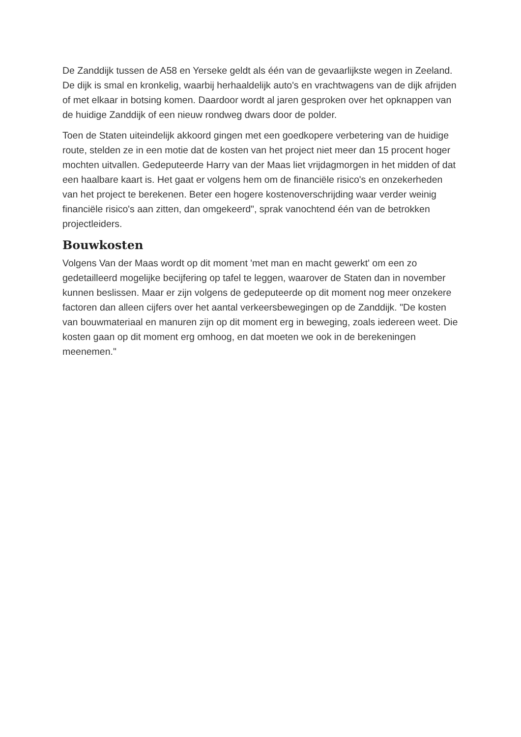De Zanddijk tussen de A58 en Yerseke geldt als één van de gevaarlijkste wegen in Zeeland. De dijk is smal en kronkelig, waarbij herhaaldelijk auto's en vrachtwagens van de dijk afrijden of met elkaar in botsing komen. Daardoor wordt al jaren gesproken over het opknappen van de huidige Zanddijk of een nieuw rondweg dwars door de polder.
Toen de Staten uiteindelijk akkoord gingen met een goedkopere verbetering van de huidige route, stelden ze in een motie dat de kosten van het project niet meer dan 15 procent hoger mochten uitvallen. Gedeputeerde Harry van der Maas liet vrijdagmorgen in het midden of dat een haalbare kaart is. Het gaat er volgens hem om de financiële risico's en onzekerheden van het project te berekenen. Beter een hogere kostenoverschrijding waar verder weinig financiële risico's aan zitten, dan omgekeerd", sprak vanochtend één van de betrokken projectleiders.
Bouwkosten
Volgens Van der Maas wordt op dit moment 'met man en macht gewerkt' om een zo gedetailleerd mogelijke becijfering op tafel te leggen, waarover de Staten dan in november kunnen beslissen. Maar er zijn volgens de gedeputeerde op dit moment nog meer onzekere factoren dan alleen cijfers over het aantal verkeersbewegingen op de Zanddijk. "De kosten van bouwmateriaal en manuren zijn op dit moment erg in beweging, zoals iedereen weet. Die kosten gaan op dit moment erg omhoog, en dat moeten we ook in de berekeningen meenemen."